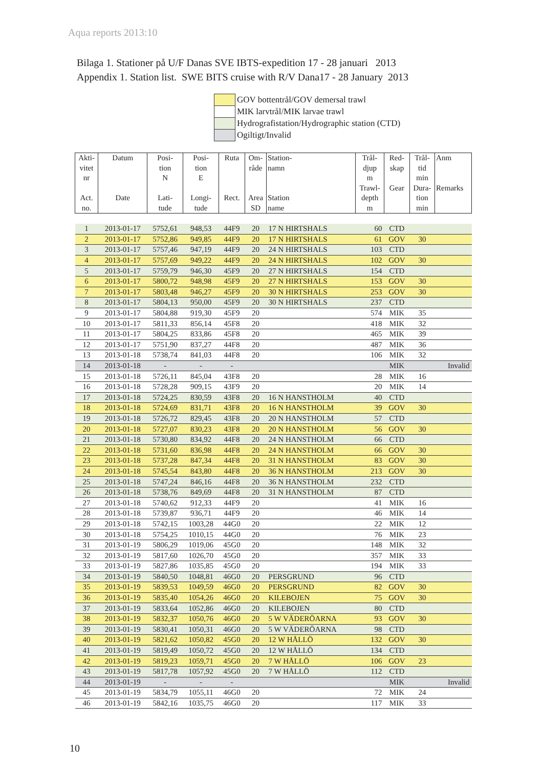Aqua reports 2013:10
Bilaga 1. Stationer på U/F Danas SVE IBTS-expedition 17 - 28 januari 2013
Appendix 1. Station list. SWE BITS cruise with R/V Dana17 - 28 January 2013
| | GOV bottentrål/GOV demersal trawl |
| | MIK larvtrål/MIK larvae trawl |
| | Hydrografistation/Hydrographic station (CTD) |
| | Ogiltigt/Invalid |
| Akti- vitet nr Act. no. | Datum Date | Posi- tion N Lati- tude | Posi- tion E Longi- tude | Ruta Rect. | Om- råde Area SD | Station- namn Station name | Trål- djup m Trawl- depth m | Red- skap Gear | Trål- tid min Dura- tion min | Anm Remarks |
| --- | --- | --- | --- | --- | --- | --- | --- | --- | --- | --- |
| 1 | 2013-01-17 | 5752,61 | 948,53 | 44F9 | 20 | 17 N HIRTSHALS | 60 | CTD | | |
| 2 | 2013-01-17 | 5752,86 | 949,85 | 44F9 | 20 | 17 N HIRTSHALS | 61 | GOV | 30 | |
| 3 | 2013-01-17 | 5757,46 | 947,19 | 44F9 | 20 | 24 N HIRTSHALS | 103 | CTD | | |
| 4 | 2013-01-17 | 5757,69 | 949,22 | 44F9 | 20 | 24 N HIRTSHALS | 102 | GOV | 30 | |
| 5 | 2013-01-17 | 5759,79 | 946,30 | 45F9 | 20 | 27 N HIRTSHALS | 154 | CTD | | |
| 6 | 2013-01-17 | 5800,72 | 948,98 | 45F9 | 20 | 27 N HIRTSHALS | 153 | GOV | 30 | |
| 7 | 2013-01-17 | 5803,48 | 946,27 | 45F9 | 20 | 30 N HIRTSHALS | 253 | GOV | 30 | |
| 8 | 2013-01-17 | 5804,13 | 950,00 | 45F9 | 20 | 30 N HIRTSHALS | 237 | CTD | | |
| 9 | 2013-01-17 | 5804,88 | 919,30 | 45F9 | 20 | | 574 | MIK | 35 | |
| 10 | 2013-01-17 | 5811,33 | 856,14 | 45F8 | 20 | | 418 | MIK | 32 | |
| 11 | 2013-01-17 | 5804,25 | 833,86 | 45F8 | 20 | | 465 | MIK | 39 | |
| 12 | 2013-01-17 | 5751,90 | 837,27 | 44F8 | 20 | | 487 | MIK | 36 | |
| 13 | 2013-01-18 | 5738,74 | 841,03 | 44F8 | 20 | | 106 | MIK | 32 | |
| 14 | 2013-01-18 | - | - | - | | | | MIK | | Invalid |
| 15 | 2013-01-18 | 5726,11 | 845,04 | 43F8 | 20 | | 28 | MIK | 16 | |
| 16 | 2013-01-18 | 5728,28 | 909,15 | 43F9 | 20 | | 20 | MIK | 14 | |
| 17 | 2013-01-18 | 5724,25 | 830,59 | 43F8 | 20 | 16 N HANSTHOLM | 40 | CTD | | |
| 18 | 2013-01-18 | 5724,69 | 831,71 | 43F8 | 20 | 16 N HANSTHOLM | 39 | GOV | 30 | |
| 19 | 2013-01-18 | 5726,72 | 829,45 | 43F8 | 20 | 20 N HANSTHOLM | 57 | CTD | | |
| 20 | 2013-01-18 | 5727,07 | 830,23 | 43F8 | 20 | 20 N HANSTHOLM | 56 | GOV | 30 | |
| 21 | 2013-01-18 | 5730,80 | 834,92 | 44F8 | 20 | 24 N HANSTHOLM | 66 | CTD | | |
| 22 | 2013-01-18 | 5731,60 | 836,98 | 44F8 | 20 | 24 N HANSTHOLM | 66 | GOV | 30 | |
| 23 | 2013-01-18 | 5737,28 | 847,34 | 44F8 | 20 | 31 N HANSTHOLM | 83 | GOV | 30 | |
| 24 | 2013-01-18 | 5745,54 | 843,80 | 44F8 | 20 | 36 N HANSTHOLM | 213 | GOV | 30 | |
| 25 | 2013-01-18 | 5747,24 | 846,16 | 44F8 | 20 | 36 N HANSTHOLM | 232 | CTD | | |
| 26 | 2013-01-18 | 5738,76 | 849,69 | 44F8 | 20 | 31 N HANSTHOLM | 87 | CTD | | |
| 27 | 2013-01-18 | 5740,62 | 912,33 | 44F9 | 20 | | 41 | MIK | 16 | |
| 28 | 2013-01-18 | 5739,87 | 936,71 | 44F9 | 20 | | 46 | MIK | 14 | |
| 29 | 2013-01-18 | 5742,15 | 1003,28 | 44G0 | 20 | | 22 | MIK | 12 | |
| 30 | 2013-01-18 | 5754,25 | 1010,15 | 44G0 | 20 | | 76 | MIK | 23 | |
| 31 | 2013-01-19 | 5806,29 | 1019,06 | 45G0 | 20 | | 148 | MIK | 32 | |
| 32 | 2013-01-19 | 5817,60 | 1026,70 | 45G0 | 20 | | 357 | MIK | 33 | |
| 33 | 2013-01-19 | 5827,86 | 1035,85 | 45G0 | 20 | | 194 | MIK | 33 | |
| 34 | 2013-01-19 | 5840,50 | 1048,81 | 46G0 | 20 | PERSGRUND | 96 | CTD | | |
| 35 | 2013-01-19 | 5839,53 | 1049,59 | 46G0 | 20 | PERSGRUND | 82 | GOV | 30 | |
| 36 | 2013-01-19 | 5835,40 | 1054,26 | 46G0 | 20 | KILEBOJEN | 75 | GOV | 30 | |
| 37 | 2013-01-19 | 5833,64 | 1052,86 | 46G0 | 20 | KILEBOJEN | 80 | CTD | | |
| 38 | 2013-01-19 | 5832,37 | 1050,76 | 46G0 | 20 | 5 W VÄDERÖARNA | 93 | GOV | 30 | |
| 39 | 2013-01-19 | 5830,41 | 1050,31 | 46G0 | 20 | 5 W VÄDERÖARNA | 98 | CTD | | |
| 40 | 2013-01-19 | 5821,62 | 1050,82 | 45G0 | 20 | 12 W HÅLLÖ | 132 | GOV | 30 | |
| 41 | 2013-01-19 | 5819,49 | 1050,72 | 45G0 | 20 | 12 W HÅLLÖ | 134 | CTD | | |
| 42 | 2013-01-19 | 5819,23 | 1059,71 | 45G0 | 20 | 7 W HÅLLÖ | 106 | GOV | 23 | |
| 43 | 2013-01-19 | 5817,78 | 1057,92 | 45G0 | 20 | 7 W HÅLLÖ | 112 | CTD | | |
| 44 | 2013-01-19 | - | - | - | | | | MIK | | Invalid |
| 45 | 2013-01-19 | 5834,79 | 1055,11 | 46G0 | 20 | | 72 | MIK | 24 | |
| 46 | 2013-01-19 | 5842,16 | 1035,75 | 46G0 | 20 | | 117 | MIK | 33 | |
10